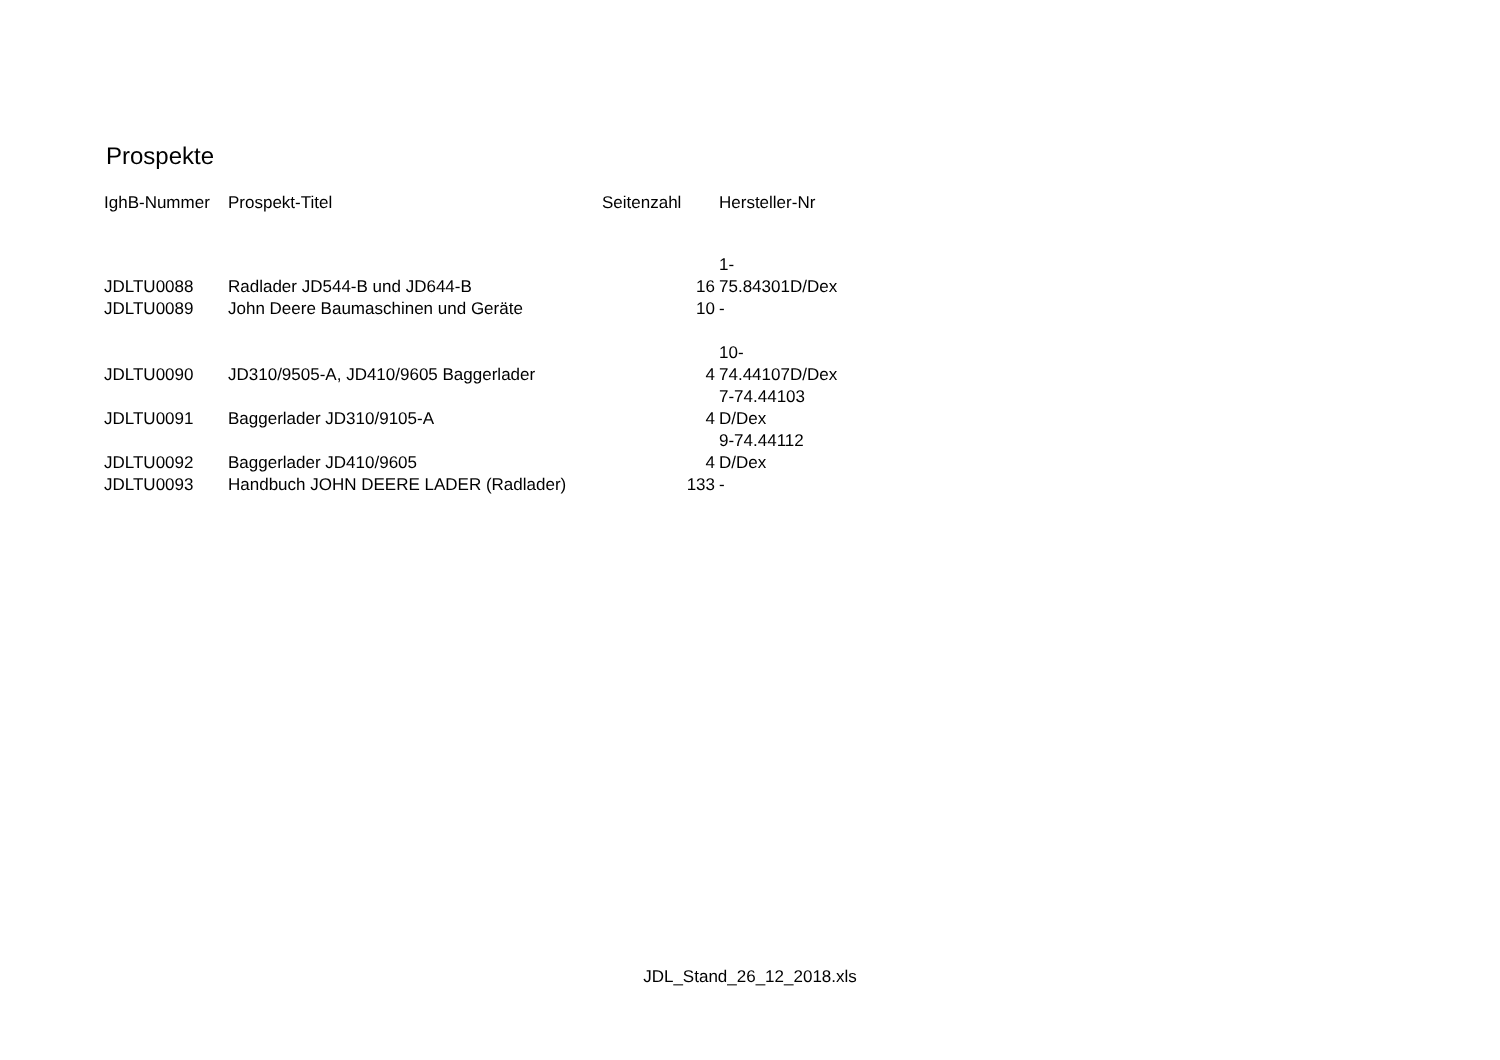Prospekte
| IghB-Nummer | Prospekt-Titel | Seitenzahl | Hersteller-Nr |
| --- | --- | --- | --- |
| JDLTU0088 | Radlader JD544-B und JD644-B | 16 | 1- 75.84301D/Dex |
| JDLTU0089 | John Deere Baumaschinen und Geräte | 10 | - |
| JDLTU0090 | JD310/9505-A, JD410/9605 Baggerlader | 4 | 10- 74.44107D/Dex |
| JDLTU0091 | Baggerlader JD310/9105-A | 4 | 7-74.44103 D/Dex |
| JDLTU0092 | Baggerlader JD410/9605 | 4 | 9-74.44112 D/Dex |
| JDLTU0093 | Handbuch JOHN DEERE LADER (Radlader) | 133 | - |
JDL_Stand_26_12_2018.xls